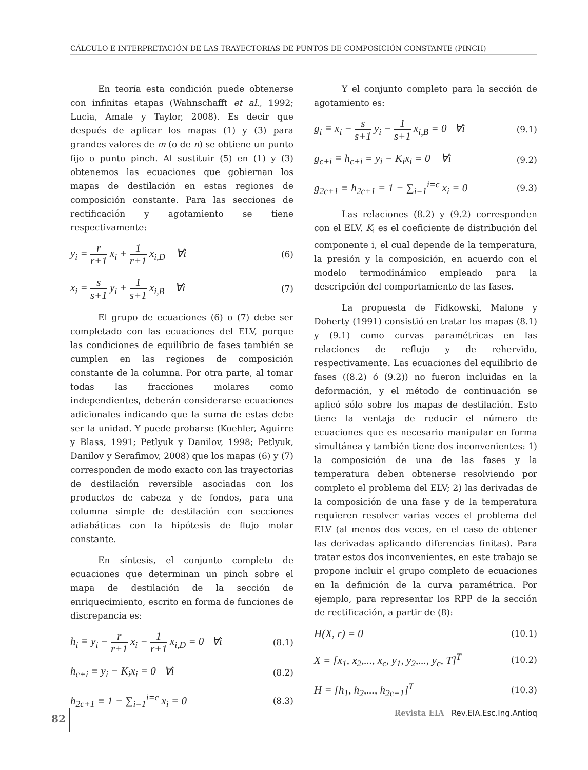CÁLCULO E INTERPRETACIÓN DE LAS TRAYECTORIAS DE PUNTOS DE COMPOSICIÓN CONSTANTE (PINCH)
En teoría esta condición puede obtenerse con infinitas etapas (Wahnschafft et al., 1992; Lucia, Amale y Taylor, 2008). Es decir que después de aplicar los mapas (1) y (3) para grandes valores de m (o de n) se obtiene un punto fijo o punto pinch. Al sustituir (5) en (1) y (3) obtenemos las ecuaciones que gobiernan los mapas de destilación en estas regiones de composición constante. Para las secciones de rectificación y agotamiento se tiene respectivamente:
y<sub>i</sub> = r r+1 x<sub>i</sub> + 1 r+1 x<sub>i,D</sub> ∀i (6)
x<sub>i</sub> = s s+1 y<sub>i</sub> + 1 s+1 x<sub>i,B</sub> ∀i (7)
El grupo de ecuaciones (6) o (7) debe ser completado con las ecuaciones del ELV, porque las condiciones de equilibrio de fases también se cumplen en las regiones de composición constante de la columna. Por otra parte, al tomar todas las fracciones molares como independientes, deberán considerarse ecuaciones adicionales indicando que la suma de estas debe ser la unidad. Y puede probarse (Koehler, Aguirre y Blass, 1991; Petlyuk y Danilov, 1998; Petlyuk, Danilov y Serafimov, 2008) que los mapas (6) y (7) corresponden de modo exacto con las trayectorias de destilación reversible asociadas con los productos de cabeza y de fondos, para una columna simple de destilación con secciones adiabáticas con la hipótesis de flujo molar constante.
En síntesis, el conjunto completo de ecuaciones que determinan un pinch sobre el mapa de destilación de la sección de enriquecimiento, escrito en forma de funciones de discrepancia es:
h<sub>i</sub> ≡ y<sub>i</sub> − r r+1 x<sub>i</sub> − 1 r+1 x<sub>i,D</sub> = 0 ∀i (8.1)
h<sub>c+i</sub> ≡ y<sub>i</sub> − K<sub>i</sub>x<sub>i</sub> = 0 ∀i (8.2)
h<sub>2c+1</sub> ≡ 1 − ∑<sub>i=1</sub><sup>i=c</sup> x<sub>i</sub> = 0 (8.3)
Y el conjunto completo para la sección de agotamiento es:
g<sub>i</sub> ≡ x<sub>i</sub> − s s+1 y<sub>i</sub> − 1 s+1 x<sub>i,B</sub> = 0 ∀i (9.1)
g<sub>c+i</sub> ≡ h<sub>c+i</sub> = y<sub>i</sub> − K<sub>i</sub>x<sub>i</sub> = 0 ∀i (9.2)
g<sub>2c+1</sub> ≡ h<sub>2c+1</sub> = 1 − ∑<sub>i=1</sub><sup>i=c</sup> x<sub>i</sub> = 0 (9.3)
Las relaciones (8.2) y (9.2) corresponden con el ELV. K<sub>i</sub> es el coeficiente de distribución del componente i, el cual depende de la temperatura, la presión y la composición, en acuerdo con el modelo termodinámico empleado para la descripción del comportamiento de las fases.
La propuesta de Fidkowski, Malone y Doherty (1991) consistió en tratar los mapas (8.1) y (9.1) como curvas paramétricas en las relaciones de reflujo y de rehervido, respectivamente. Las ecuaciones del equilibrio de fases ((8.2) ó (9.2)) no fueron incluidas en la deformación, y el método de continuación se aplicó sólo sobre los mapas de destilación. Esto tiene la ventaja de reducir el número de ecuaciones que es necesario manipular en forma simultánea y también tiene dos inconvenientes: 1) la composición de una de las fases y la temperatura deben obtenerse resolviendo por completo el problema del ELV; 2) las derivadas de la composición de una fase y de la temperatura requieren resolver varias veces el problema del ELV (al menos dos veces, en el caso de obtener las derivadas aplicando diferencias finitas). Para tratar estos dos inconvenientes, en este trabajo se propone incluir el grupo completo de ecuaciones en la definición de la curva paramétrica. Por ejemplo, para representar los RPP de la sección de rectificación, a partir de (8):
H(X, r) = 0 (10.1)
X = [x<sub>1</sub>, x<sub>2</sub>,..., x<sub>c</sub>, y<sub>1</sub>, y<sub>2</sub>,..., y<sub>c</sub>, T]<sup>T</sup> (10.2)
H = [h<sub>1</sub>, h<sub>2</sub>,..., h<sub>2c+1</sub>]<sup>T</sup> (10.3)
82 Revista EIA Rev.EIA.Esc.Ing.Antioq